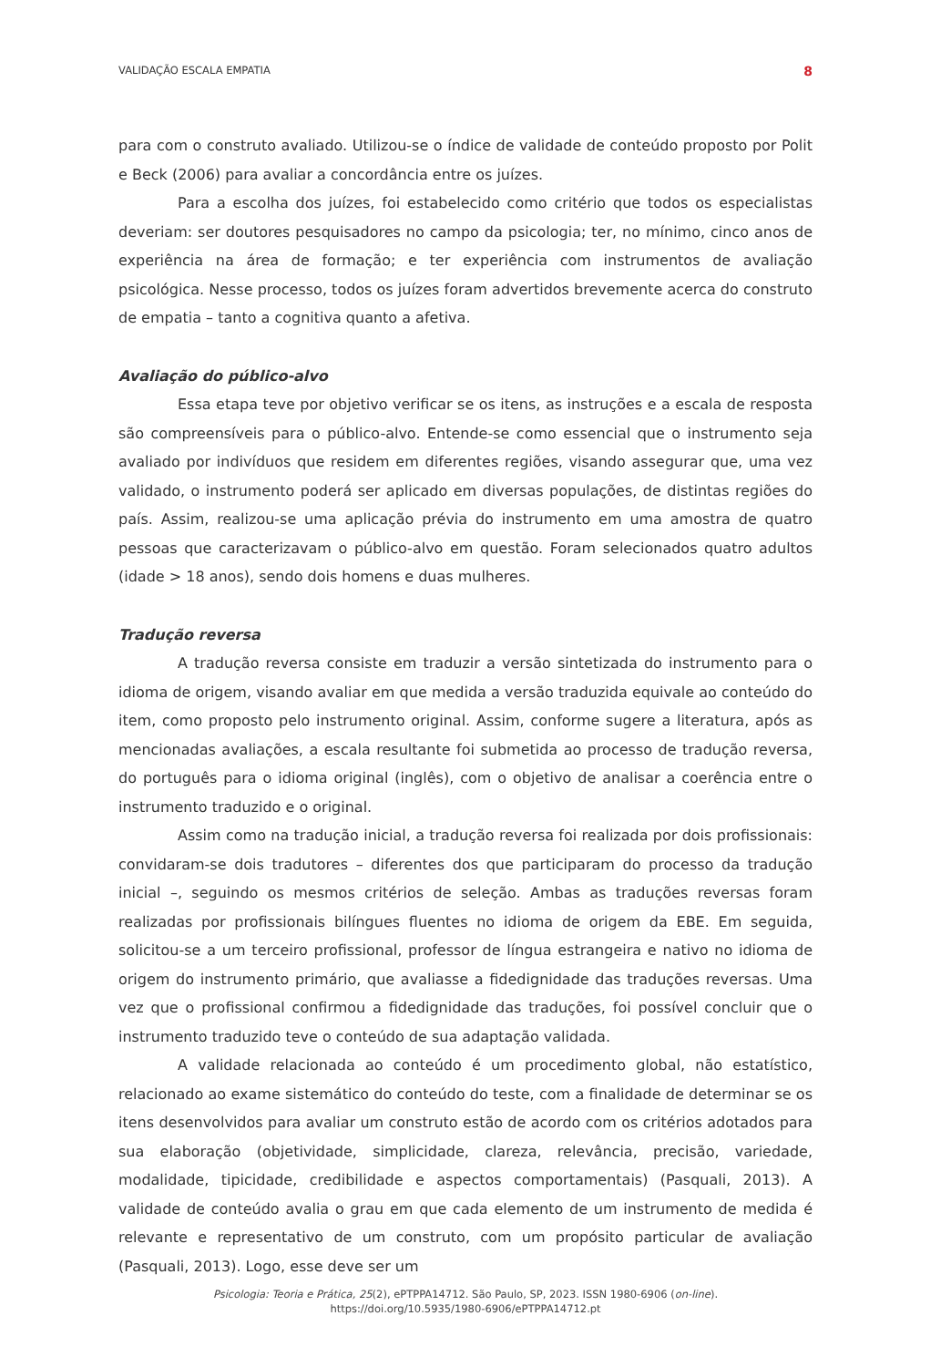VALIDAÇÃO ESCALA EMPATIA 8
para com o construto avaliado. Utilizou-se o índice de validade de conteúdo proposto por Polit e Beck (2006) para avaliar a concordância entre os juízes.
Para a escolha dos juízes, foi estabelecido como critério que todos os especialistas deveriam: ser doutores pesquisadores no campo da psicologia; ter, no mínimo, cinco anos de experiência na área de formação; e ter experiência com instrumentos de avaliação psicológica. Nesse processo, todos os juízes foram advertidos brevemente acerca do construto de empatia – tanto a cognitiva quanto a afetiva.
Avaliação do público-alvo
Essa etapa teve por objetivo verificar se os itens, as instruções e a escala de resposta são compreensíveis para o público-alvo. Entende-se como essencial que o instrumento seja avaliado por indivíduos que residem em diferentes regiões, visando assegurar que, uma vez validado, o instrumento poderá ser aplicado em diversas populações, de distintas regiões do país. Assim, realizou-se uma aplicação prévia do instrumento em uma amostra de quatro pessoas que caracterizavam o público-alvo em questão. Foram selecionados quatro adultos (idade > 18 anos), sendo dois homens e duas mulheres.
Tradução reversa
A tradução reversa consiste em traduzir a versão sintetizada do instrumento para o idioma de origem, visando avaliar em que medida a versão traduzida equivale ao conteúdo do item, como proposto pelo instrumento original. Assim, conforme sugere a literatura, após as mencionadas avaliações, a escala resultante foi submetida ao processo de tradução reversa, do português para o idioma original (inglês), com o objetivo de analisar a coerência entre o instrumento traduzido e o original.
Assim como na tradução inicial, a tradução reversa foi realizada por dois profissionais: convidaram-se dois tradutores – diferentes dos que participaram do processo da tradução inicial –, seguindo os mesmos critérios de seleção. Ambas as traduções reversas foram realizadas por profissionais bilíngues fluentes no idioma de origem da EBE. Em seguida, solicitou-se a um terceiro profissional, professor de língua estrangeira e nativo no idioma de origem do instrumento primário, que avaliasse a fidedignidade das traduções reversas. Uma vez que o profissional confirmou a fidedignidade das traduções, foi possível concluir que o instrumento traduzido teve o conteúdo de sua adaptação validada.
A validade relacionada ao conteúdo é um procedimento global, não estatístico, relacionado ao exame sistemático do conteúdo do teste, com a finalidade de determinar se os itens desenvolvidos para avaliar um construto estão de acordo com os critérios adotados para sua elaboração (objetividade, simplicidade, clareza, relevância, precisão, variedade, modalidade, tipicidade, credibilidade e aspectos comportamentais) (Pasquali, 2013). A validade de conteúdo avalia o grau em que cada elemento de um instrumento de medida é relevante e representativo de um construto, com um propósito particular de avaliação (Pasquali, 2013). Logo, esse deve ser um
Psicologia: Teoria e Prática, 25(2), ePTPPA14712. São Paulo, SP, 2023. ISSN 1980-6906 (on-line).
https://doi.org/10.5935/1980-6906/ePTPPA14712.pt